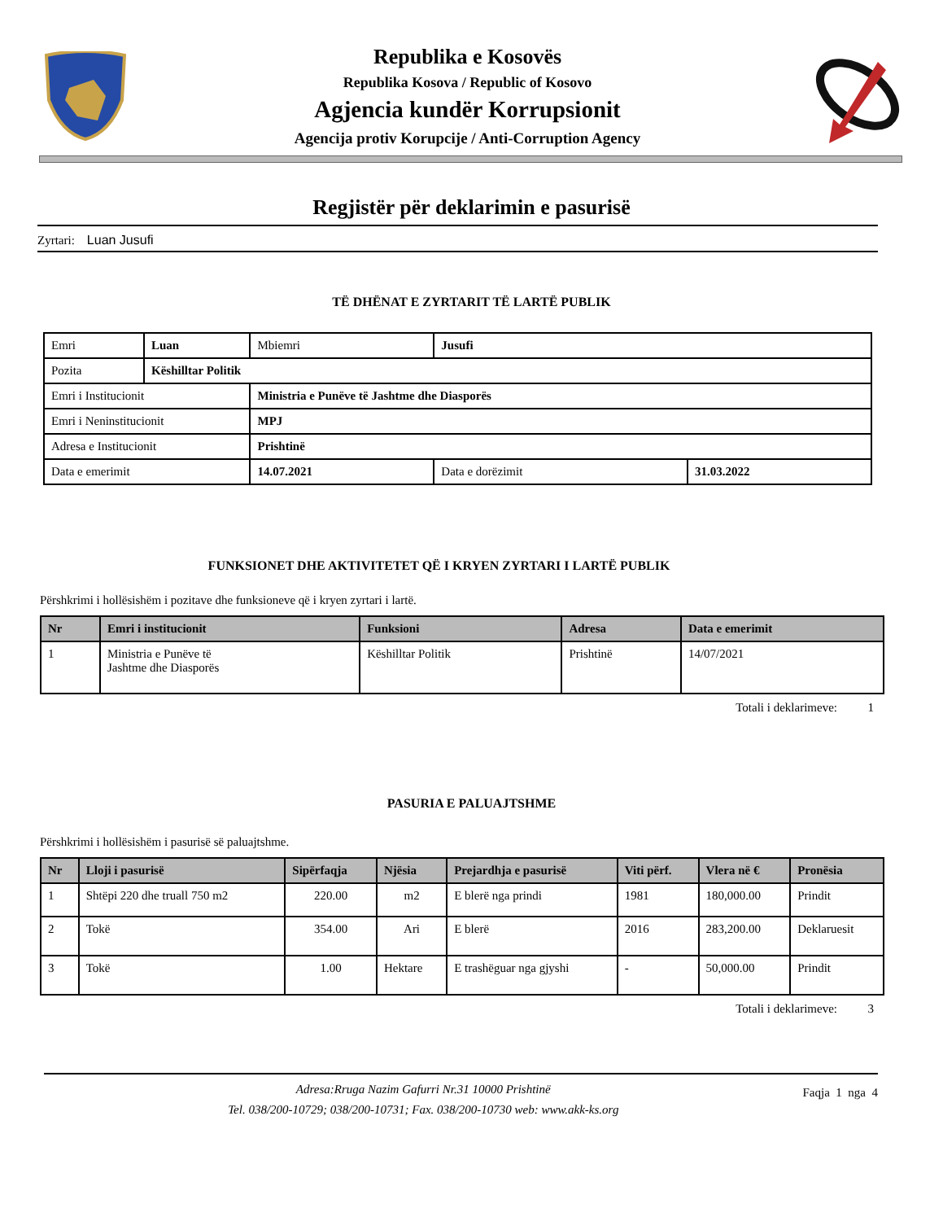Republika e Kosovës
Republika Kosova / Republic of Kosovo
Agjencia kundër Korrupsionit
Agencija protiv Korupcije / Anti-Corruption Agency
Regjistër për deklarimin e pasurisë
Zyrtari: Luan Jusufi
TË DHËNAT E ZYRTARIT TË LARTË PUBLIK
| Emri | Luan | | Mbiemri | Jusufi | |
| Pozita | Këshilltar Politik | | | | |
| Emri i Institucionit | | Ministria e Punëve të Jashtme dhe Diasporës | | | |
| Emri i Neninstitucionit | | MPJ | | | |
| Adresa e Institucionit | | Prishtinë | | | |
| Data e emerimit | | 14.07.2021 | | Data e dorëzimit | 31.03.2022 |
FUNKSIONET DHE AKTIVITETET QË I KRYEN ZYRTARI I LARTË PUBLIK
Përshkrimi i hollësishëm i pozitave dhe funksioneve që i kryen zyrtari i lartë.
| Nr | Emri i institucionit | Funksioni | Adresa | Data e emerimit |
| --- | --- | --- | --- | --- |
| 1 | Ministria e Punëve të Jashtme dhe Diasporës | Këshilltar Politik | Prishtinë | 14/07/2021 |
Totali i deklarimeve: 1
PASURIA E PALUAJTSHME
Përshkrimi i hollësishëm i pasurisë së paluajtshme.
| Nr | Lloji i pasurisë | Sipërfaqja | Njësia | Prejardhja e pasurisë | Viti përf. | Vlera në € | Pronësia |
| --- | --- | --- | --- | --- | --- | --- | --- |
| 1 | Shtëpi 220 dhe truall 750 m2 | 220.00 | m2 | E blerë nga prindi | 1981 | 180,000.00 | Prindit |
| 2 | Tokë | 354.00 | Ari | E blerë | 2016 | 283,200.00 | Deklaruesit |
| 3 | Tokë | 1.00 | Hektare | E trashëguar nga gjyshi | - | 50,000.00 | Prindit |
Totali i deklarimeve: 3
Adresa:Rruga Nazim Gafurri Nr.31 10000 Prishtinë
Tel. 038/200-10729; 038/200-10731; Fax. 038/200-10730 web: www.akk-ks.org
Faqja 1 nga 4